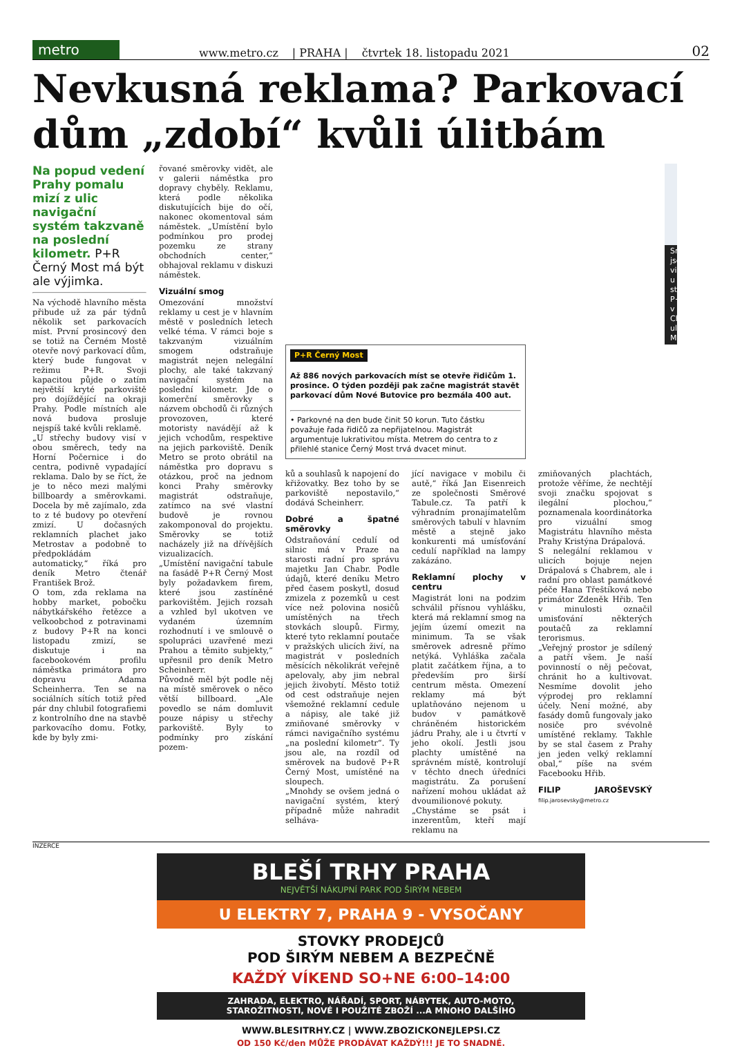metro
www.metro.cz | PRAHA | čtvrtek 18. listopadu 2021 02
Nevkusná reklama? Parkovací dům „zdobí“ kvůli úlitbám
Na popud vedení Prahy pomalu mizí z ulic navigační systém takzvaně na poslední kilometr. P+R Černý Most má být ale výjimka.
Na východě hlavního města přibude už za pár týdnů několik set parkovacích míst. První prosincový den se totiž na Černém Mostě otevře nový parkovací dům, který bude fungovat v režimu P+R. Svoji kapacitou půjde o zatím největší kryté parkoviště pro dojíždějící na okraji Prahy. Podle místních ale nová budova prosluje nejspíš také kvůli reklamě.
„U střechy budovy visí v obou směrech, tedy na Horní Počernice i do centra, podivně vypadající reklama. Dalo by se říct, že je to něco mezi malými billboardy a směrovkami. Docela by mě zajímalo, zda to z té budovy po otevření zmizí. U dočasných reklamních plachet jako Metrostav a podobně to předpokládám automaticky,“ říká pro deník Metro čtenář František Brož.
O tom, zda reklama na hobby market, pobočku nábytkářského řetězce a velkoobchod z potravinami z budovy P+R na konci listopadu zmizí, se diskutuje i na facebookovém profilu náměstka primátora pro dopravu Adama Scheinherra. Ten se na sociálních sítích totiž před pár dny chlubil fotografiemi z kontrolního dne na stavbě parkovacího domu. Fotky, kde by byly zmi-
řované směrovky vidět, ale v galerii náměstka pro dopravy chyběly. Reklamu, která podle několika diskutujících bije do očí, nakonec okomentoval sám náměstek. „Umístění bylo podmínkou pro prodej pozemku ze strany obchodních center,“ obhajoval reklamu v diskuzi náměstek.
Vizuální smog
Omezování množství reklamy u cest je v hlavním městě v posledních letech velké téma. V rámci boje s takzvaným vizuálním smogem odstraňuje magistrát nejen nelegální plochy, ale také takzvaný navigační systém na poslední kilometr. Jde o komerční směrovky s názvem obchodů či různých provozoven, které motoristy navádějí až k jejich vchodům, respektive na jejich parkoviště. Deník Metro se proto obrátil na náměstka pro dopravu s otázkou, proč na jednom konci Prahy směrovky magistrát odstraňuje, zatímco na své vlastní budově je rovnou zakomponoval do projektu. Směrovky se totiž nacházely již na dřívějších vizualizacích.
„Umístění navigační tabule na fasádě P+R Černý Most byly požadavkem firem, které jsou zastíněné parkovištěm. Jejich rozsah a vzhled byl ukotven ve vydaném územním rozhodnutí i ve smlouvě o spolupráci uzavřené mezi Prahou a těmito subjekty,“ upřesnil pro deník Metro Scheinherr.
Původně měl být podle něj na místě směrovek o něco větší billboard. „Ale povedlo se nám domluvit pouze nápisy u střechy parkoviště. Byly to podmínky pro získání pozem-
Směrovky jsou vidět u střechy P+R v Chlumecké ulici. MHMP
P+R Černý Most
Až 886 nových parkovacích míst se otevře řidičům 1. prosince. O týden později pak začne magistrát stavět parkovací dům Nové Butovice pro bezmála 400 aut.
• Parkovné na den bude činit 50 korun. Tuto částku považuje řada řidičů za nepřijatelnou. Magistrát argumentuje lukrativitou místa. Metrem do centra to z přilehlé stanice Černý Most trvá dvacet minut.
ků a souhlasů k napojení do křižovatky. Bez toho by se parkoviště nepostavilo,“ dodává Scheinherr.
Dobré a špatné směrovky
Odstraňování cedulí od silnic má v Praze na starosti radní pro správu majetku Jan Chabr. Podle údajů, které deníku Metro před časem poskytl, dosud zmizela z pozemků u cest více než polovina nosičů umístěných na třech stovkách sloupů. Firmy, které tyto reklamní poutače v pražských ulicích živí, na magistrát v posledních měsících několikrát veřejně apelovaly, aby jim nebral jejich živobytí. Město totiž od cest odstraňuje nejen všemožné reklamní cedule a nápisy, ale také již zmiňované směrovky v rámci navigačního systému „na poslední kilometr“. Ty jsou ale, na rozdíl od směrovek na budově P+R Černý Most, umístěné na sloupech.
„Mnohdy se ovšem jedná o navigační systém, který případně může nahradit selháva-
jící navigace v mobilu či autě,“ říká Jan Eisenreich ze společnosti Směrové Tabule.cz. Ta patří k výhradním pronajímatelům směrových tabulí v hlavním městě a stejně jako konkurenti má umísťování cedulí například na lampy zakázáno.
Reklamní plochy v centru
Magistrát loni na podzim schválil přísnou vyhlášku, která má reklamní smog na jejím území omezit na minimum. Ta se však směrovek adresně přímo netýká. Vyhláška začala platit začátkem října, a to především pro širší centrum města. Omezení reklamy má být uplatňováno nejenom u budov v památkově chráněném historickém jádru Prahy, ale i u čtvrtí v jeho okolí. Jestli jsou plachty umístěné na správném místě, kontrolují v těchto dnech úředníci magistrátu. Za porušení nařízení mohou ukládat až dvoumilionové pokuty.
„Chystáme se psát i inzerentům, kteří mají reklamu na
zmiňovaných plachtách, protože věříme, že nechtějí svoji značku spojovat s ilegální plochou,“ poznamenala koordinátorka pro vizuální smog Magistrátu hlavního města Prahy Kristýna Drápalová.
S nelegální reklamou v ulicích bojuje nejen Drápalová s Chabrem, ale i radní pro oblast památkové péče Hana Třeštíková nebo primátor Zdeněk Hřib. Ten v minulosti označil umisťování některých poutačů za reklamní terorismus.
„Veřejný prostor je sdílený a patří všem. Je naší povinností o něj pečovat, chránit ho a kultivovat. Nesmíme dovolit jeho výprodej pro reklamní účely. Není možné, aby fasády domů fungovaly jako nosiče pro svévolně umístěné reklamy. Takhle by se stal časem z Prahy jen jeden velký reklamní obal,“ píše na svém Facebooku Hřib.
FILIP JAROŠEVSKÝ filip.jarosevsky@metro.cz
INZERCE
BLEŠÍ TRHY PRAHA
NEJVĚTŠÍ NÁKUPNÍ PARK POD ŠIRÝM NEBEM
U ELEKTRY 7, PRAHA 9 - VYSOČANY
STOVKY PRODEJCŮ
POD ŠIRÝM NEBEM A BEZPEČNĚ
KAŽDÝ VÍKEND SO+NE 6:00–14:00
ZAHRADA, ELEKTRO, NÁŘADÍ, SPORT, NÁBYTEK, AUTO-MOTO,
STAROŽITNOSTI, NOVÉ I POUŽITÉ ZBOŽÍ ...A MNOHO DALŠÍHO
WWW.BLESITRHY.CZ | WWW.ZBOZICKONEJLEPSI.CZ
OD 150 Kč/den MŮŽE PRODÁVAT KAŽDÝ!!! JE TO SNADNÉ.